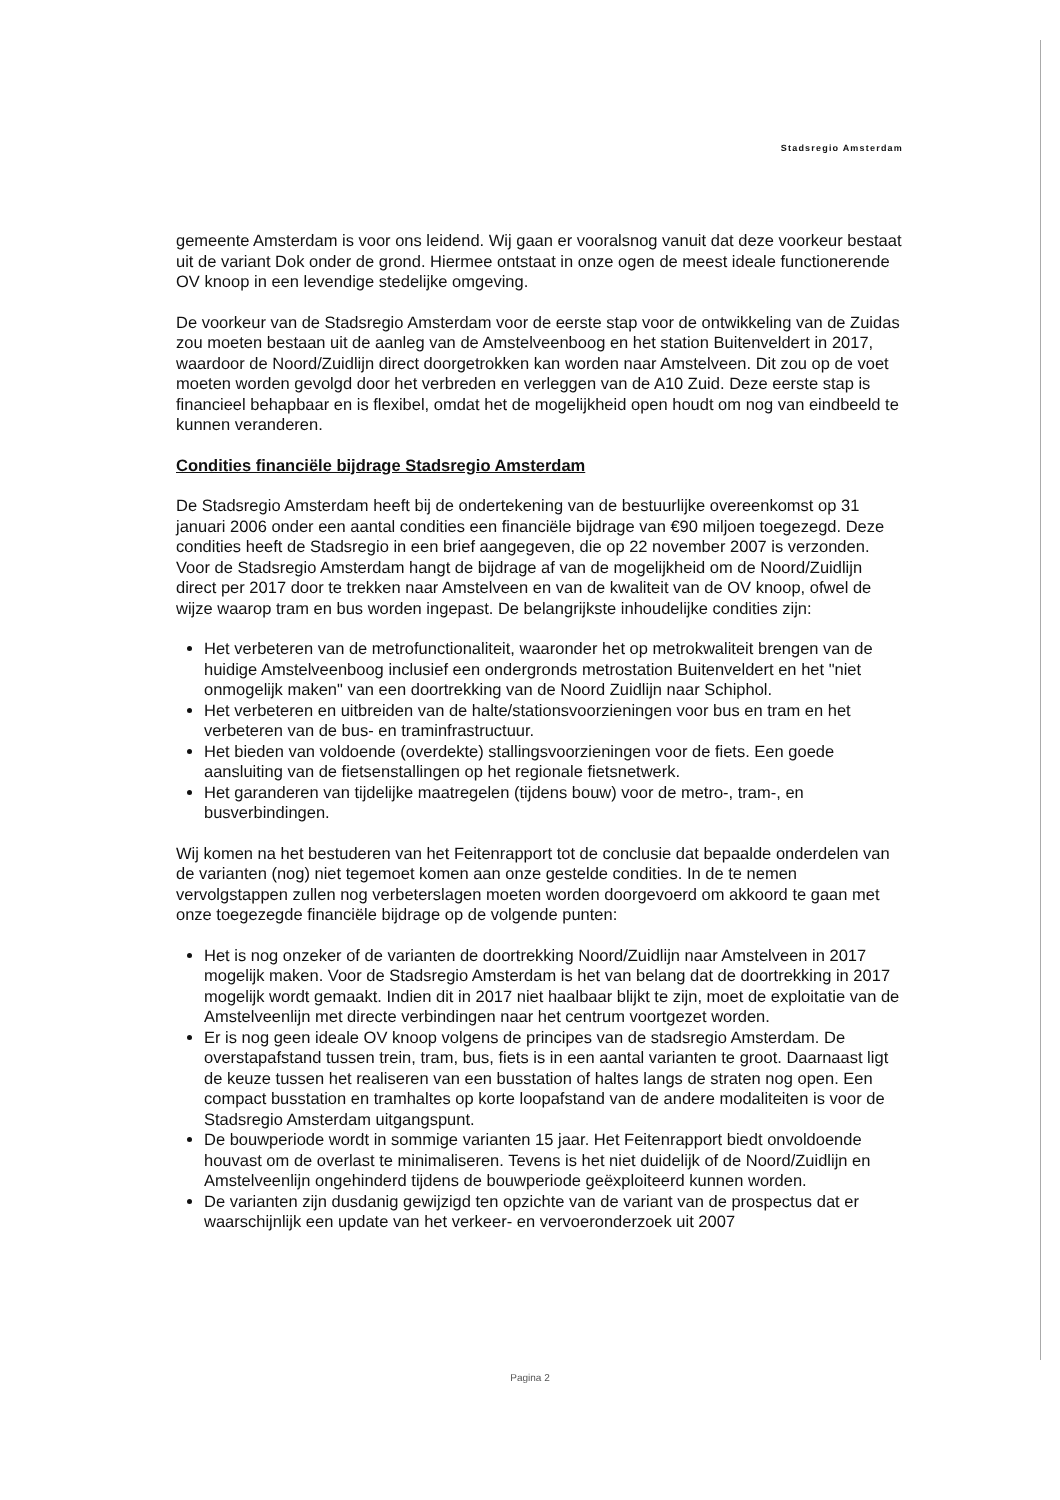Stadsregio Amsterdam
gemeente Amsterdam is voor ons leidend. Wij gaan er vooralsnog vanuit dat deze voorkeur bestaat uit de variant Dok onder de grond. Hiermee ontstaat in onze ogen de meest ideale functionerende OV knoop in een levendige stedelijke omgeving.
De voorkeur van de Stadsregio Amsterdam voor de eerste stap voor de ontwikkeling van de Zuidas zou moeten bestaan uit de aanleg van de Amstelveenboog en het station Buitenveldert in 2017, waardoor de Noord/Zuidlijn direct doorgetrokken kan worden naar Amstelveen. Dit zou op de voet moeten worden gevolgd door het verbreden en verleggen van de A10 Zuid. Deze eerste stap is financieel behapbaar en is flexibel, omdat het de mogelijkheid open houdt om nog van eindbeeld te kunnen veranderen.
Condities financiële bijdrage Stadsregio Amsterdam
De Stadsregio Amsterdam heeft bij de ondertekening van de bestuurlijke overeenkomst op 31 januari 2006 onder een aantal condities een financiële bijdrage van €90 miljoen toegezegd. Deze condities heeft de Stadsregio in een brief aangegeven, die op 22 november 2007 is verzonden. Voor de Stadsregio Amsterdam hangt de bijdrage af van de mogelijkheid om de Noord/Zuidlijn direct per 2017 door te trekken naar Amstelveen en van de kwaliteit van de OV knoop, ofwel de wijze waarop tram en bus worden ingepast. De belangrijkste inhoudelijke condities zijn:
Het verbeteren van de metrofunctionaliteit, waaronder het op metrokwaliteit brengen van de huidige Amstelveenboog inclusief een ondergronds metrostation Buitenveldert en het "niet onmogelijk maken" van een doortrekking van de Noord Zuidlijn naar Schiphol.
Het verbeteren en uitbreiden van de halte/stationsvoorzieningen voor bus en tram en het verbeteren van de bus- en traminfrastructuur.
Het bieden van voldoende (overdekte) stallingsvoorzieningen voor de fiets. Een goede aansluiting van de fietsenstallingen op het regionale fietsnetwerk.
Het garanderen van tijdelijke maatregelen (tijdens bouw) voor de metro-, tram-, en busverbindingen.
Wij komen na het bestuderen van het Feitenrapport tot de conclusie dat bepaalde onderdelen van de varianten (nog) niet tegemoet komen aan onze gestelde condities. In de te nemen vervolgstappen zullen nog verbeterslagen moeten worden doorgevoerd om akkoord te gaan met onze toegezegde financiële bijdrage op de volgende punten:
Het is nog onzeker of de varianten de doortrekking Noord/Zuidlijn naar Amstelveen in 2017 mogelijk maken. Voor de Stadsregio Amsterdam is het van belang dat de doortrekking in 2017 mogelijk wordt gemaakt. Indien dit in 2017 niet haalbaar blijkt te zijn, moet de exploitatie van de Amstelveenlijn met directe verbindingen naar het centrum voortgezet worden.
Er is nog geen ideale OV knoop volgens de principes van de stadsregio Amsterdam. De overstapafstand tussen trein, tram, bus, fiets is in een aantal varianten te groot. Daarnaast ligt de keuze tussen het realiseren van een busstation of haltes langs de straten nog open. Een compact busstation en tramhaltes op korte loopafstand van de andere modaliteiten is voor de Stadsregio Amsterdam uitgangspunt.
De bouwperiode wordt in sommige varianten 15 jaar. Het Feitenrapport biedt onvoldoende houvast om de overlast te minimaliseren. Tevens is het niet duidelijk of de Noord/Zuidlijn en Amstelveenlijn ongehinderd tijdens de bouwperiode geëxploiteerd kunnen worden.
De varianten zijn dusdanig gewijzigd ten opzichte van de variant van de prospectus dat er waarschijnlijk een update van het verkeer- en vervoeronderzoek uit 2007
Pagina 2